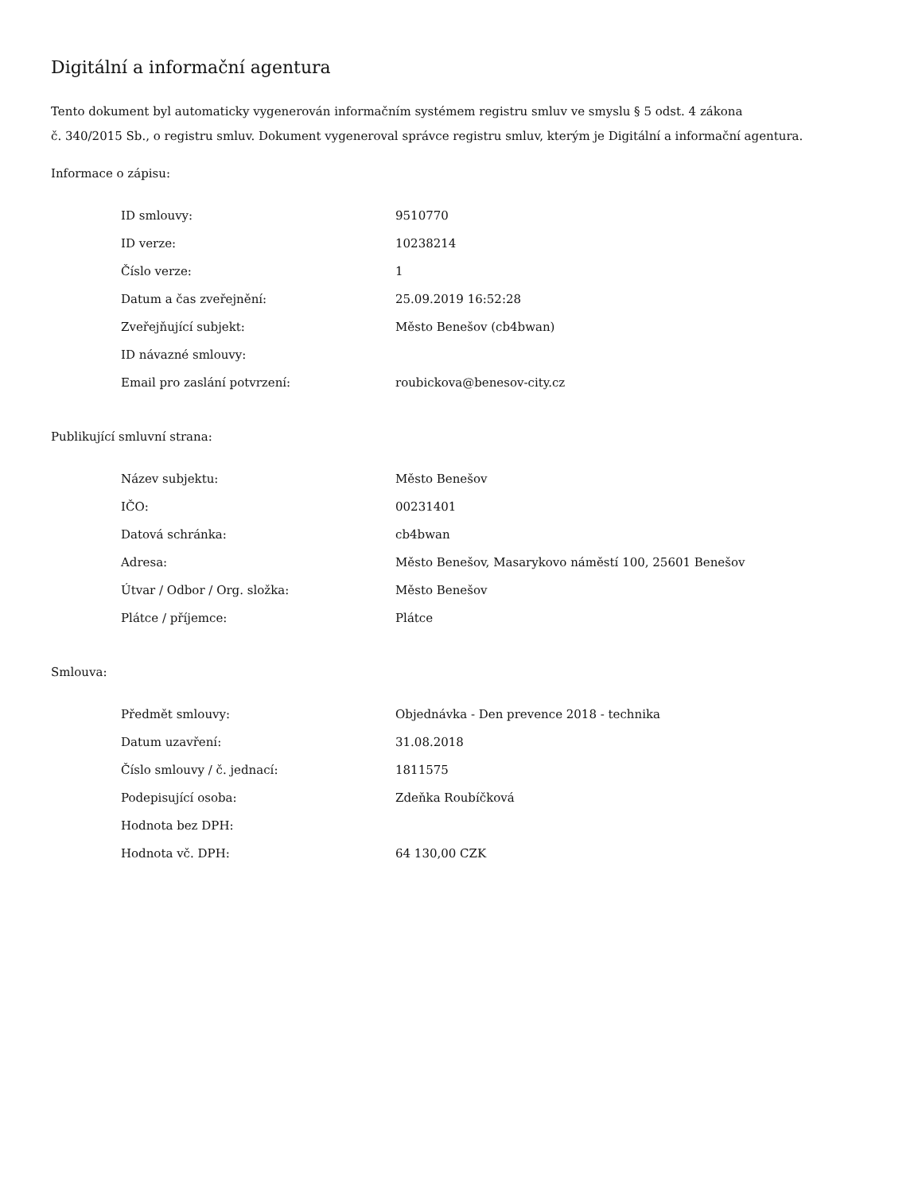Digitální a informační agentura
Tento dokument byl automaticky vygenerován informačním systémem registru smluv ve smyslu § 5 odst. 4 zákona
č. 340/2015 Sb., o registru smluv. Dokument vygeneroval správce registru smluv, kterým je Digitální a informační agentura.
Informace o zápisu:
| ID smlouvy: | 9510770 |
| ID verze: | 10238214 |
| Číslo verze: | 1 |
| Datum a čas zveřejnění: | 25.09.2019 16:52:28 |
| Zveřejňující subjekt: | Město Benešov (cb4bwan) |
| ID návazné smlouvy: | |
| Email pro zaslání potvrzení: | roubickova@benesov-city.cz |
Publikující smluvní strana:
| Název subjektu: | Město Benešov |
| IČO: | 00231401 |
| Datová schránka: | cb4bwan |
| Adresa: | Město Benešov, Masarykovo náměstí 100, 25601 Benešov |
| Útvar / Odbor / Org. složka: | Město Benešov |
| Plátce / příjemce: | Plátce |
Smlouva:
| Předmět smlouvy: | Objednávka - Den prevence 2018 - technika |
| Datum uzavření: | 31.08.2018 |
| Číslo smlouvy / č. jednací: | 1811575 |
| Podepisující osoba: | Zdeňka Roubíčková |
| Hodnota bez DPH: | |
| Hodnota vč. DPH: | 64 130,00 CZK |